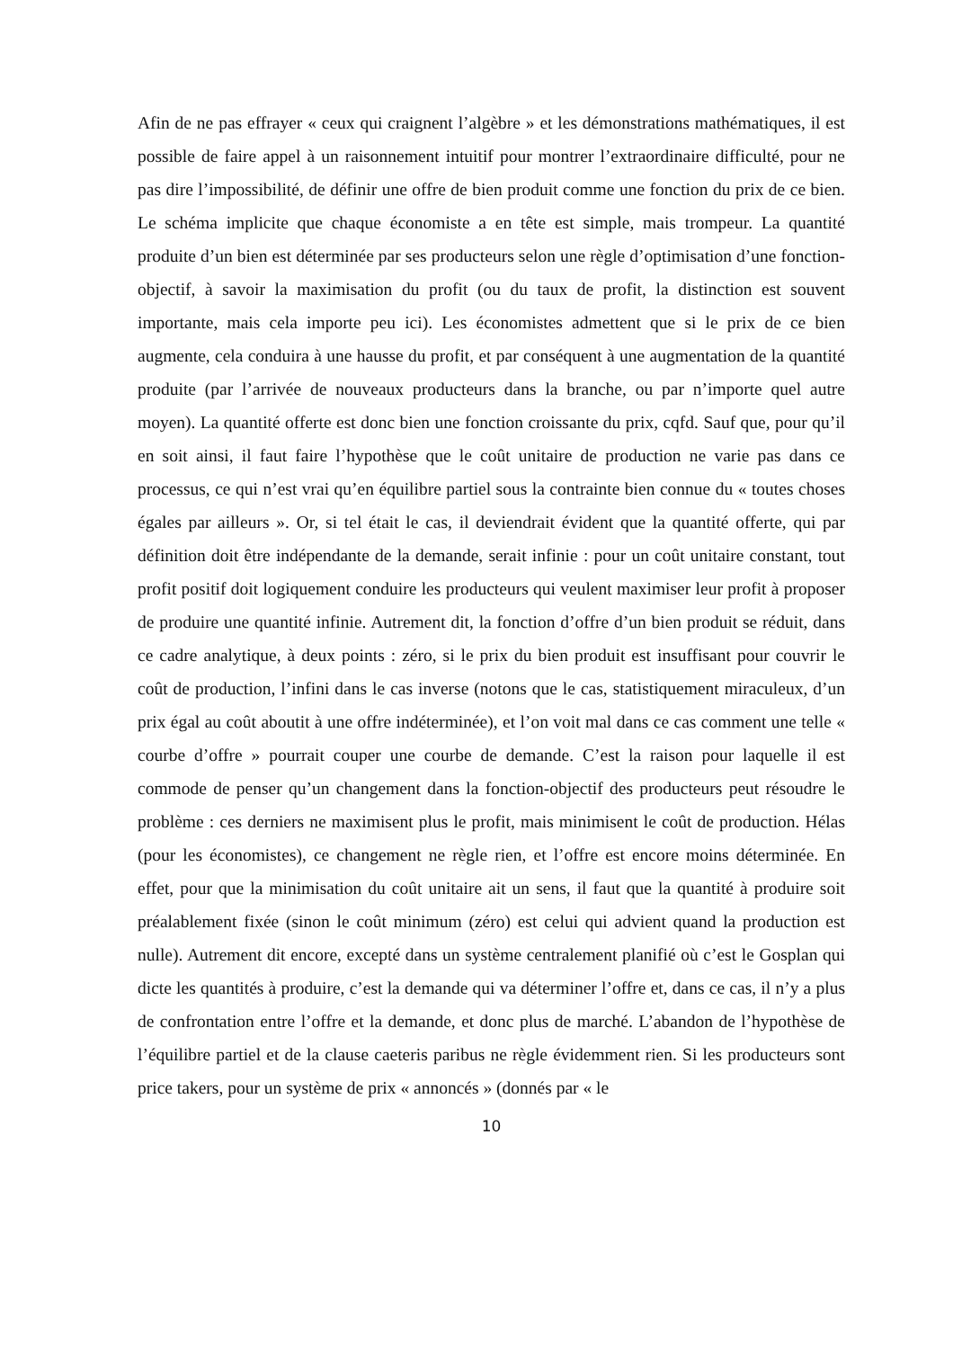Afin de ne pas effrayer « ceux qui craignent l’algèbre » et les démonstrations mathématiques, il est possible de faire appel à un raisonnement intuitif pour montrer l’extraordinaire difficulté, pour ne pas dire l’impossibilité, de définir une offre de bien produit comme une fonction du prix de ce bien. Le schéma implicite que chaque économiste a en tête est simple, mais trompeur. La quantité produite d’un bien est déterminée par ses producteurs selon une règle d’optimisation d’une fonction-objectif, à savoir la maximisation du profit (ou du taux de profit, la distinction est souvent importante, mais cela importe peu ici). Les économistes admettent que si le prix de ce bien augmente, cela conduira à une hausse du profit, et par conséquent à une augmentation de la quantité produite (par l’arrivée de nouveaux producteurs dans la branche, ou par n’importe quel autre moyen). La quantité offerte est donc bien une fonction croissante du prix, cqfd. Sauf que, pour qu’il en soit ainsi, il faut faire l’hypothèse que le coût unitaire de production ne varie pas dans ce processus, ce qui n’est vrai qu’en équilibre partiel sous la contrainte bien connue du « toutes choses égales par ailleurs ». Or, si tel était le cas, il deviendrait évident que la quantité offerte, qui par définition doit être indépendante de la demande, serait infinie : pour un coût unitaire constant, tout profit positif doit logiquement conduire les producteurs qui veulent maximiser leur profit à proposer de produire une quantité infinie. Autrement dit, la fonction d’offre d’un bien produit se réduit, dans ce cadre analytique, à deux points : zéro, si le prix du bien produit est insuffisant pour couvrir le coût de production, l’infini dans le cas inverse (notons que le cas, statistiquement miraculeux, d’un prix égal au coût aboutit à une offre indéterminée), et l’on voit mal dans ce cas comment une telle « courbe d’offre » pourrait couper une courbe de demande. C’est la raison pour laquelle il est commode de penser qu’un changement dans la fonction-objectif des producteurs peut résoudre le problème : ces derniers ne maximisent plus le profit, mais minimisent le coût de production. Hélas (pour les économistes), ce changement ne règle rien, et l’offre est encore moins déterminée. En effet, pour que la minimisation du coût unitaire ait un sens, il faut que la quantité à produire soit préalablement fixée (sinon le coût minimum (zéro) est celui qui advient quand la production est nulle). Autrement dit encore, excepté dans un système centralement planifié où c’est le Gosplan qui dicte les quantités à produire, c’est la demande qui va déterminer l’offre et, dans ce cas, il n’y a plus de confrontation entre l’offre et la demande, et donc plus de marché. L’abandon de l’hypothèse de l’équilibre partiel et de la clause caeteris paribus ne règle évidemment rien. Si les producteurs sont price takers, pour un système de prix « annoncés » (donnés par « le
10